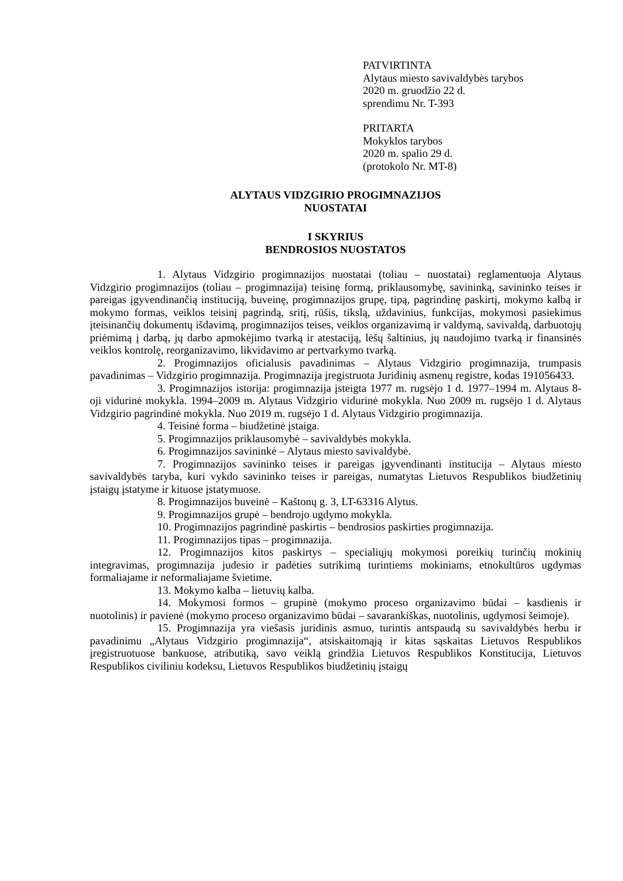PATVIRTINTA
Alytaus miesto savivaldybės tarybos
2020 m. gruodžio 22 d.
sprendimu Nr. T-393
PRITARTA
Mokyklos tarybos
2020 m. spalio 29 d.
(protokolo Nr. MT-8)
ALYTAUS VIDZGIRIO PROGIMNAZIJOS
NUOSTATAI
I SKYRIUS
BENDROSIOS NUOSTATOS
1. Alytaus Vidzgirio progimnazijos nuostatai (toliau – nuostatai) reglamentuoja Alytaus Vidzgirio progimnazijos (toliau – progimnazija) teisinę formą, priklausomybę, savininką, savininko teises ir pareigas įgyvendinančią instituciją, buveinę, progimnazijos grupę, tipą, pagrindinę paskirtį, mokymo kalbą ir mokymo formas, veiklos teisinį pagrindą, sritį, rūšis, tikslą, uždavinius, funkcijas, mokymosi pasiekimus įteisinančių dokumentų išdavimą, progimnazijos teises, veiklos organizavimą ir valdymą, savivaldą, darbuotojų priėmimą į darbą, jų darbo apmokėjimo tvarką ir atestaciją, lėšų šaltinius, jų naudojimo tvarką ir finansinės veiklos kontrolę, reorganizavimo, likvidavimo ar pertvarkymo tvarką.
2. Progimnazijos oficialusis pavadinimas – Alytaus Vidzgirio progimnazija, trumpasis pavadinimas – Vidzgirio progimnazija. Progimnazija įregistruota Juridinių asmenų registre, kodas 191056433.
3. Progimnazijos istorija: progimnazija įsteigta 1977 m. rugsėjo 1 d. 1977–1994 m. Alytaus 8-oji vidurinė mokykla. 1994–2009 m. Alytaus Vidzgirio vidurinė mokykla. Nuo 2009 m. rugsėjo 1 d. Alytaus Vidzgirio pagrindinė mokykla. Nuo 2019 m. rugsėjo 1 d. Alytaus Vidzgirio progimnazija.
4. Teisinė forma – biudžetinė įstaiga.
5. Progimnazijos priklausomybė – savivaldybės mokykla.
6. Progimnazijos savininkė – Alytaus miesto savivaldybė.
7. Progimnazijos savininko teises ir pareigas įgyvendinanti institucija – Alytaus miesto savivaldybės taryba, kuri vykdo savininko teises ir pareigas, numatytas Lietuvos Respublikos biudžetinių įstaigų įstatyme ir kituose įstatymuose.
8. Progimnazijos buveinė – Kaštonų g. 3, LT-63316 Alytus.
9. Progimnazijos grupė – bendrojo ugdymo mokykla.
10. Progimnazijos pagrindinė paskirtis – bendrosios paskirties progimnazija.
11. Progimnazijos tipas – progimnazija.
12. Progimnazijos kitos paskirtys – specialiųjų mokymosi poreikių turinčių mokinių integravimas, progimnazija judesio ir padėties sutrikimą turintiems mokiniams, etnokultūros ugdymas formaliajame ir neformaliajame švietime.
13. Mokymo kalba – lietuvių kalba.
14. Mokymosi formos – grupinė (mokymo proceso organizavimo būdai – kasdienis ir nuotolinis) ir pavienė (mokymo proceso organizavimo būdai – savarankiškas, nuotolinis, ugdymosi šeimoje).
15. Progimnazija yra viešasis juridinis asmuo, turintis antspaudą su savivaldybės herbu ir pavadinimu „Alytaus Vidzgirio progimnazija“, atsiskaitomąją ir kitas sąskaitas Lietuvos Respublikos įregistruotuose bankuose, atributiką, savo veiklą grindžia Lietuvos Respublikos Konstitucija, Lietuvos Respublikos civiliniu kodeksu, Lietuvos Respublikos biudžetinių įstaigų